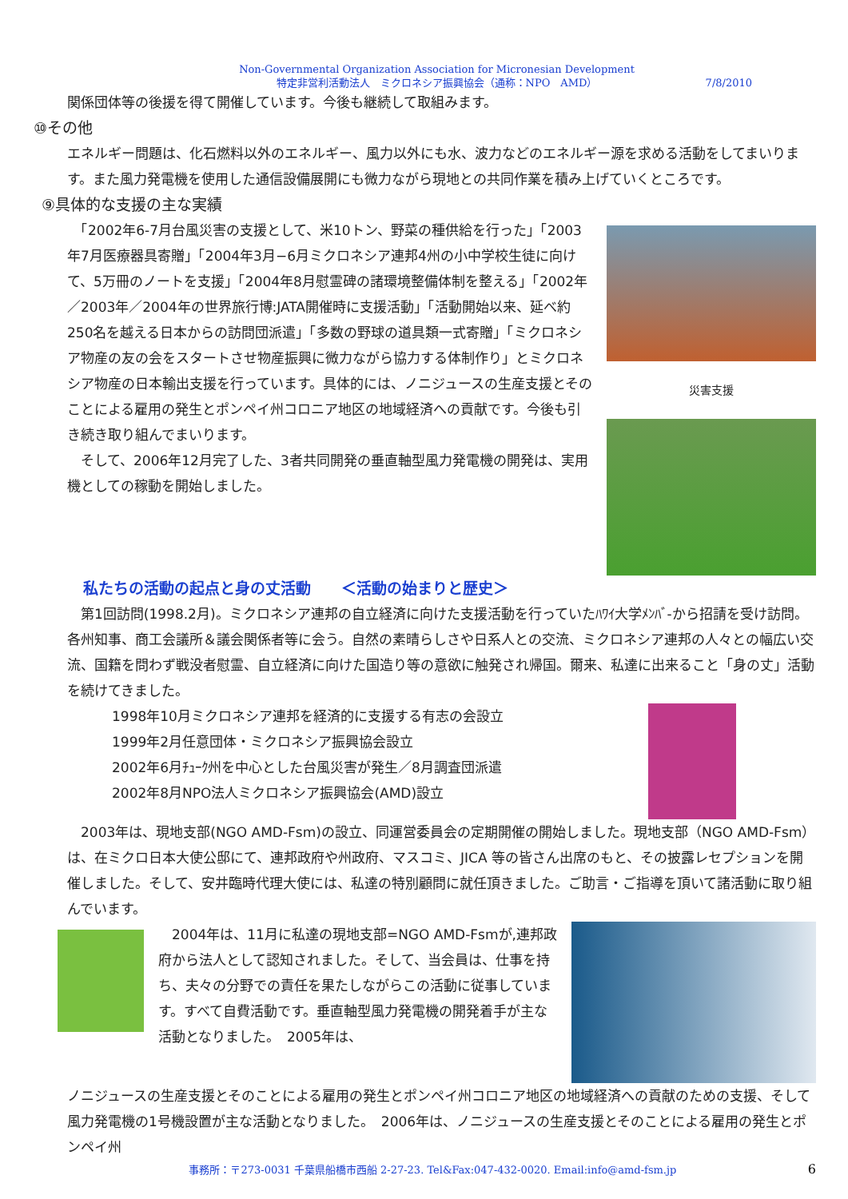Non-Governmental Organization Association for Micronesian Development
特定非営利活動法人　ミクロネシア振興協会（通称：NPO　AMD）
7/8/2010
関係団体等の後援を得て開催しています。今後も継続して取組みます。
⑩その他
エネルギー問題は、化石燃料以外のエネルギー、風力以外にも水、波力などのエネルギー源を求める活動をしてまいります。また風力発電機を使用した通信設備展開にも微力ながら現地との共同作業を積み上げていくところです。
⑨具体的な支援の主な実績
　「2002年6-7月台風災害の支援として、米10トン、野菜の種供給を行った」「2003年7月医療器具寄贈」「2004年3月−6月ミクロネシア連邦4州の小中学校生徒に向けて、5万冊のノートを支援」「2004年8月慰霊碑の諸環境整備体制を整える」「2002年／2003年／2004年の世界旅行博:JATA開催時に支援活動」「活動開始以来、延べ約250名を越える日本からの訪問団派遣」「多数の野球の道具類一式寄贈」「ミクロネシア物産の友の会をスタートさせ物産振興に微力ながら協力する体制作り」とミクロネシア物産の日本輸出支援を行っています。具体的には、ノニジュースの生産支援とそのことによる雇用の発生とポンペイ州コロニア地区の地域経済への貢献です。今後も引き続き取り組んでまいります。
　そして、2006年12月完了した、3者共同開発の垂直軸型風力発電機の開発は、実用機としての稼動を開始しました。
災害支援
私たちの活動の起点と身の丈活動　　＜活動の始まりと歴史＞
　第1回訪問(1998.2月)。ミクロネシア連邦の自立経済に向けた支援活動を行っていたﾊﾜｲ大学ﾒﾝﾊﾞ-から招請を受け訪問。各州知事、商工会議所＆議会関係者等に会う。自然の素晴らしさや日系人との交流、ミクロネシア連邦の人々との幅広い交流、国籍を問わず戦没者慰霊、自立経済に向けた国造り等の意欲に触発され帰国。爾来、私達に出来ること「身の丈」活動を続けてきました。
1998年10月ミクロネシア連邦を経済的に支援する有志の会設立
1999年2月任意団体・ミクロネシア振興協会設立
2002年6月ﾁｭｰｸ州を中心とした台風災害が発生／8月調査団派遣
2002年8月NPO法人ミクロネシア振興協会(AMD)設立
　2003年は、現地支部(NGO AMD-Fsm)の設立、同運営委員会の定期開催の開始しました。現地支部（NGO AMD-Fsm）は、在ミクロ日本大使公邸にて、連邦政府や州政府、マスコミ、JICA 等の皆さん出席のもと、その披露レセプションを開催しました。そして、安井臨時代理大使には、私達の特別顧問に就任頂きました。ご助言・ご指導を頂いて諸活動に取り組んでいます。
　2004年は、11月に私達の現地支部=NGO AMD-Fsmが,連邦政府から法人として認知されました。そして、当会員は、仕事を持ち、夫々の分野での責任を果たしながらこの活動に従事しています。すべて自費活動です。垂直軸型風力発電機の開発着手が主な活動となりました。　2005年は、
ノニジュースの生産支援とそのことによる雇用の発生とポンペイ州コロニア地区の地域経済への貢献のための支援、そして風力発電機の1号機設置が主な活動となりました。　2006年は、ノニジュースの生産支援とそのことによる雇用の発生とポンペイ州
事務所：〒273-0031 千葉県船橋市西船 2-27-23. Tel&Fax:047-432-0020. Email:info@amd-fsm.jp 6